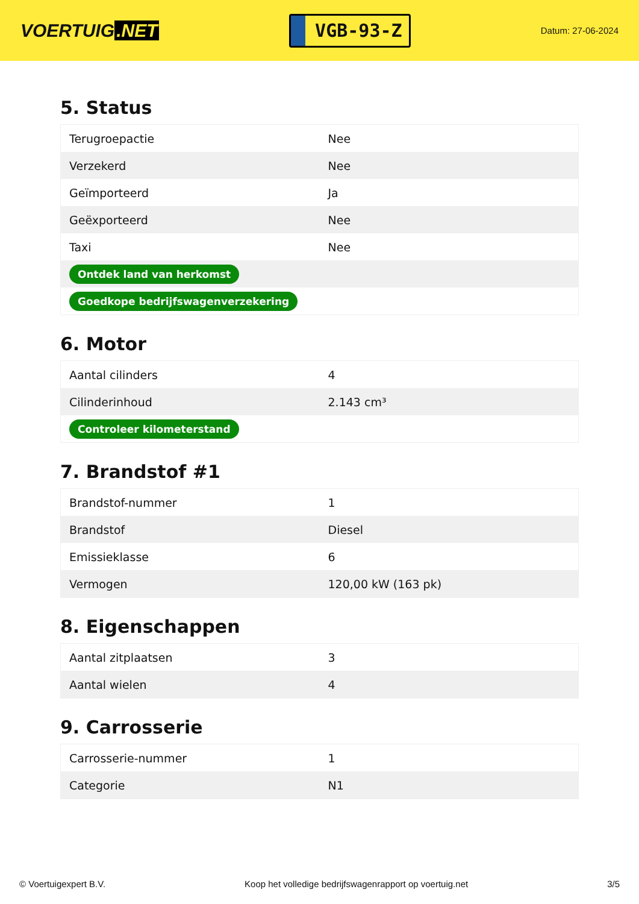VOERTUIG.NET
VGB-93-Z
Datum: 27-06-2024
5. Status
| Terugroepactie | Nee |
| Verzekerd | Nee |
| Geïmporteerd | Ja |
| Geëxporteerd | Nee |
| Taxi | Nee |
| Ontdek land van herkomst | |
| Goedkope bedrijfswagenverzekering | |
6. Motor
| Aantal cilinders | 4 |
| Cilinderinhoud | 2.143 cm³ |
| Controleer kilometerstand | |
7. Brandstof #1
| Brandstof-nummer | 1 |
| Brandstof | Diesel |
| Emissieklasse | 6 |
| Vermogen | 120,00 kW (163 pk) |
8. Eigenschappen
| Aantal zitplaatsen | 3 |
| Aantal wielen | 4 |
9. Carrosserie
| Carrosserie-nummer | 1 |
| Categorie | N1 |
© Voertuigexpert B.V. Koop het volledige bedrijfswagenrapport op voertuig.net 3/5